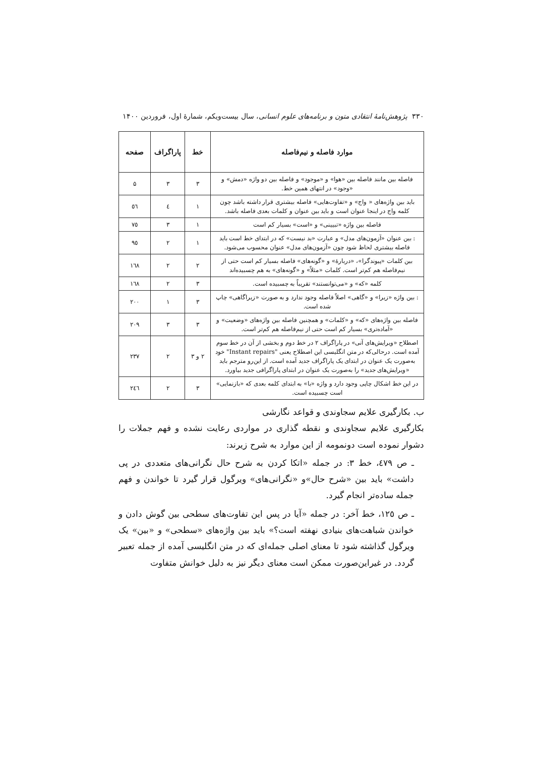۳۳۰ پژوهش‌نامهٔ انتقادی متون و برنامه‌های علوم انسانی، سال بیست‌ویکم، شمارهٔ اول، فروردین ۱۴۰۰
| موارد فاصله و نیم‌فاصله | خط | پاراگراف | صفحه |
| --- | --- | --- | --- |
| فاصله بین مانند فاصله بین «هوا» و «موجود» و فاصله بین دو واژه «دمش» و «وجود» در انتهای همین خط. | ۳ | ۳ | ۵ |
| باید بین واژه‌های « واج» و «تفاوت‌هایی» فاصله بیشتری قرار داشته باشد چون کلمه واج در اینجا عنوان است و باید بین عنوان و کلمات بعدی فاصله باشد. | ۱ | ٤ | ٥٦ |
| فاصله بین واژه «تبیینی» و «است» بسیار کم است | ۱ | ۳ | ۷٥ |
| : بین عنوان «آزمون‌های مدل» و عبارت «بد نیست» که در ابتدای خط است باید فاصله بیشتری لحاظ شود چون «آزمون‌های مدل» عنوان محسوب می‌شود. | ۱ | ۲ | ۹٥ |
| بین کلمات «پیوندگرا»، «دربارهٔ» و «گونه‌های» فاصله بسیار کم است حتی از نیم‌فاصله هم کم‌تر است. کلمات «مثلاً» و «گونه‌های» به هم چسبیده‌اند | ۲ | ۲ | ۱٦۸ |
| کلمه «که» و «می‌توانستند» تقریباً به چسبیده است. | ۳ | ۲ | ۱٦۸ |
| : بین واژه «زیرا» و «گاهی» اصلاً فاصله وجود ندارد و به صورت «زیراگاهی» چاپ شده است. | ۳ | ۱ | ۲۰۰ |
| فاصله بین واژه‌های «که» و «کلمات» و همچنین فاصله بین واژه‌های «وضعیت» و «آماده‌تری» بسیار کم است حتی از نیم‌فاصله هم کم‌تر است. | ۳ | ۳ | ۲۰۹ |
| اصطلاح «ویرایش‌های آنی» در پاراگراف ۲ در خط دوم و بخشی از آن در خط سوم آمده است. درحالی‌که در متن انگلیسی این اصطلاح یعنی "Instant repairs" خود به‌صورت یک عنوان در ابتدای یک پاراگراف جدید آمده است. از این‌رو مترجم باید «ویرایش‌های جدید» را به‌صورت یک عنوان در ابتدای پاراگرافی جدید بیاورد. | ۲ و ۳ | ۲ | ۲۳۷ |
| در این خط اشکال چاپی وجود دارد و واژه «با» به ابتدای کلمه بعدی که «بازنمایی» است چسبیده است. | ۳ | ۲ | ۲٤٦ |
ب. بکارگیری علایم سجاوندی و قواعد نگارشی
بکارگیری علایم سجاوندی و نقطه گذاری در مواردی رعایت نشده و فهم جملات را دشوار نموده است دونمومه از این موارد به شرح زیرند:
ـ ص ٤۷۹، خط ۳: در جمله «اتکا کردن به شرح حال نگرانی‌های متعددی در پی داشت» باید بین «شرح حال»و «نگرانی‌های» ویرگول قرار گیرد تا خواندن و فهم جمله ساده‌تر انجام گیرد.
ـ ص ۱۲٥، خط آخر: در جمله «آیا در پس این تفاوت‌های سطحی بین گوش دادن و خواندن شباهت‌های بنیادی نهفته است؟» باید بین واژه‌های «سطحی» و «بین» یک ویرگول گذاشته شود تا معنای اصلی جمله‌ای که در متن انگلیسی آمده از جمله تعبیر گردد. در غیراین‌صورت ممکن است معنای دیگر نیز به دلیل خوانش متفاوت